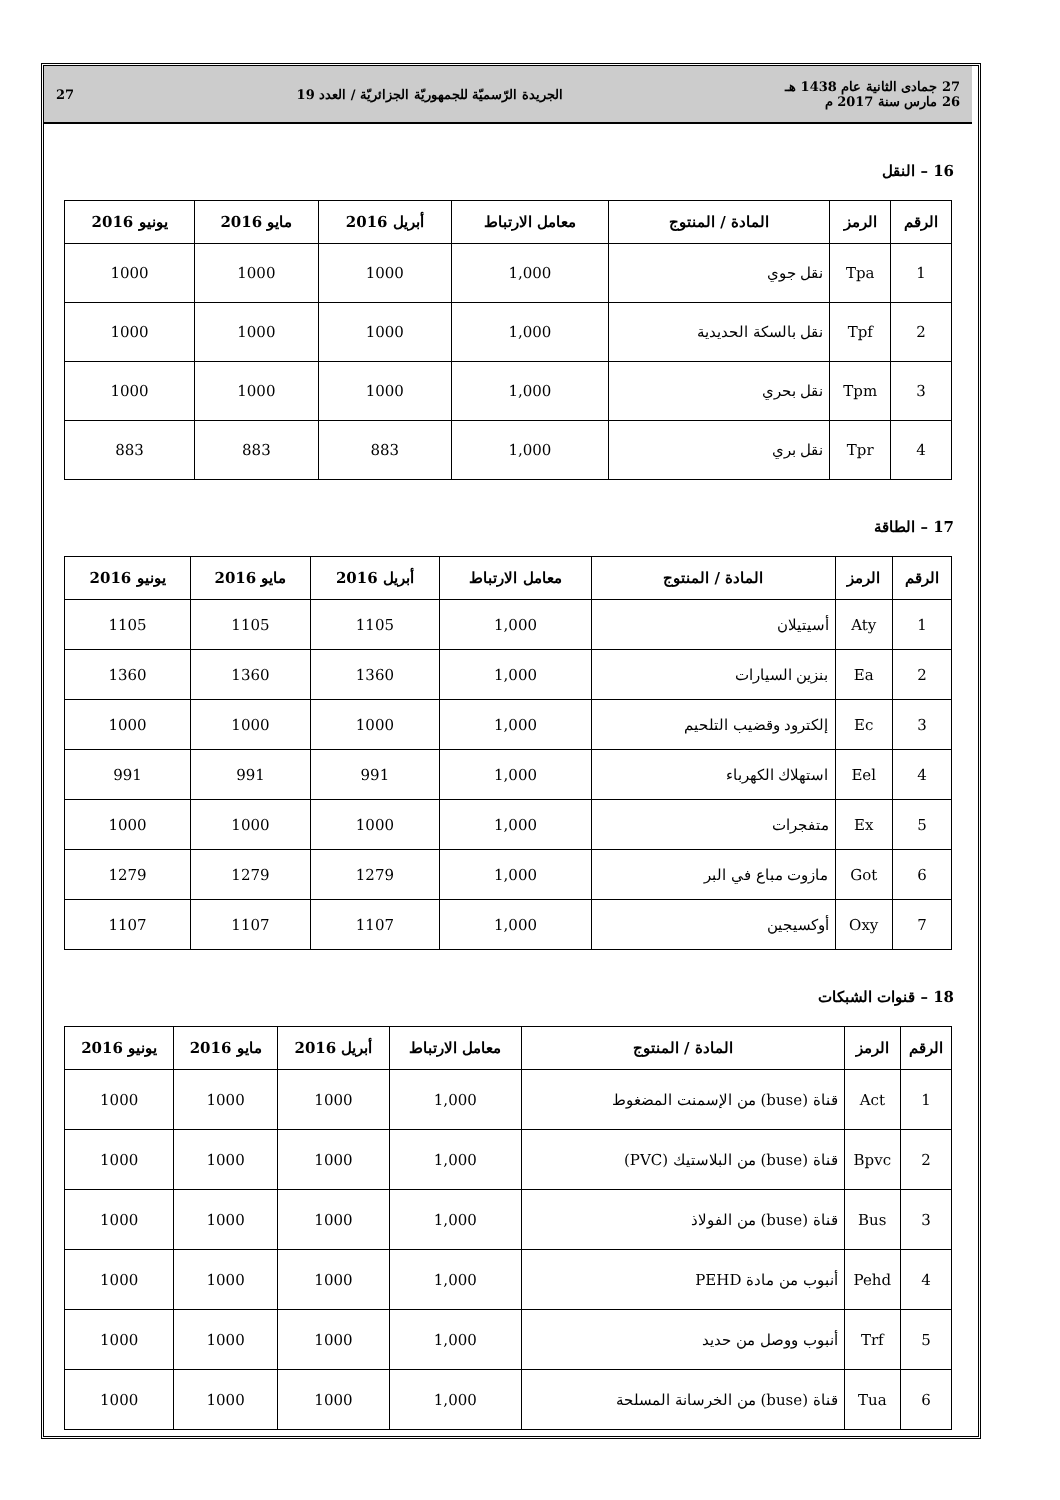27 جمادى الثانية عام 1438 هـ
26 مارس سنة 2017 م
الجريدة الرّسميّة للجمهوريّة الجزائريّة / العدد 19
27
16 – النقل
| الرقم | الرمز | المادة / المنتوج | معامل الارتباط | أبريل 2016 | مايو 2016 | يونيو 2016 |
| --- | --- | --- | --- | --- | --- | --- |
| 1 | Tpa | نقل جوي | 1,000 | 1000 | 1000 | 1000 |
| 2 | Tpf | نقل بالسكة الحديدية | 1,000 | 1000 | 1000 | 1000 |
| 3 | Tpm | نقل بحري | 1,000 | 1000 | 1000 | 1000 |
| 4 | Tpr | نقل بري | 1,000 | 883 | 883 | 883 |
17 – الطاقة
| الرقم | الرمز | المادة / المنتوج | معامل الارتباط | أبريل 2016 | مايو 2016 | يونيو 2016 |
| --- | --- | --- | --- | --- | --- | --- |
| 1 | Aty | أسيتيلان | 1,000 | 1105 | 1105 | 1105 |
| 2 | Ea | بنزين السيارات | 1,000 | 1360 | 1360 | 1360 |
| 3 | Ec | إلكترود وقضيب التلحيم | 1,000 | 1000 | 1000 | 1000 |
| 4 | Eel | استهلاك الكهرباء | 1,000 | 991 | 991 | 991 |
| 5 | Ex | متفجرات | 1,000 | 1000 | 1000 | 1000 |
| 6 | Got | مازوت مباع في البر | 1,000 | 1279 | 1279 | 1279 |
| 7 | Oxy | أوكسيجين | 1,000 | 1107 | 1107 | 1107 |
18 – قنوات الشبكات
| الرقم | الرمز | المادة / المنتوج | معامل الارتباط | أبريل 2016 | مايو 2016 | يونيو 2016 |
| --- | --- | --- | --- | --- | --- | --- |
| 1 | Act | قناة (buse) من الإسمنت المضغوط | 1,000 | 1000 | 1000 | 1000 |
| 2 | Bpvc | قناة (buse) من البلاستيك (PVC) | 1,000 | 1000 | 1000 | 1000 |
| 3 | Bus | قناة (buse) من الفولاذ | 1,000 | 1000 | 1000 | 1000 |
| 4 | Pehd | أنبوب من مادة PEHD | 1,000 | 1000 | 1000 | 1000 |
| 5 | Trf | أنبوب ووصل من حديد | 1,000 | 1000 | 1000 | 1000 |
| 6 | Tua | قناة (buse) من الخرسانة المسلحة | 1,000 | 1000 | 1000 | 1000 |